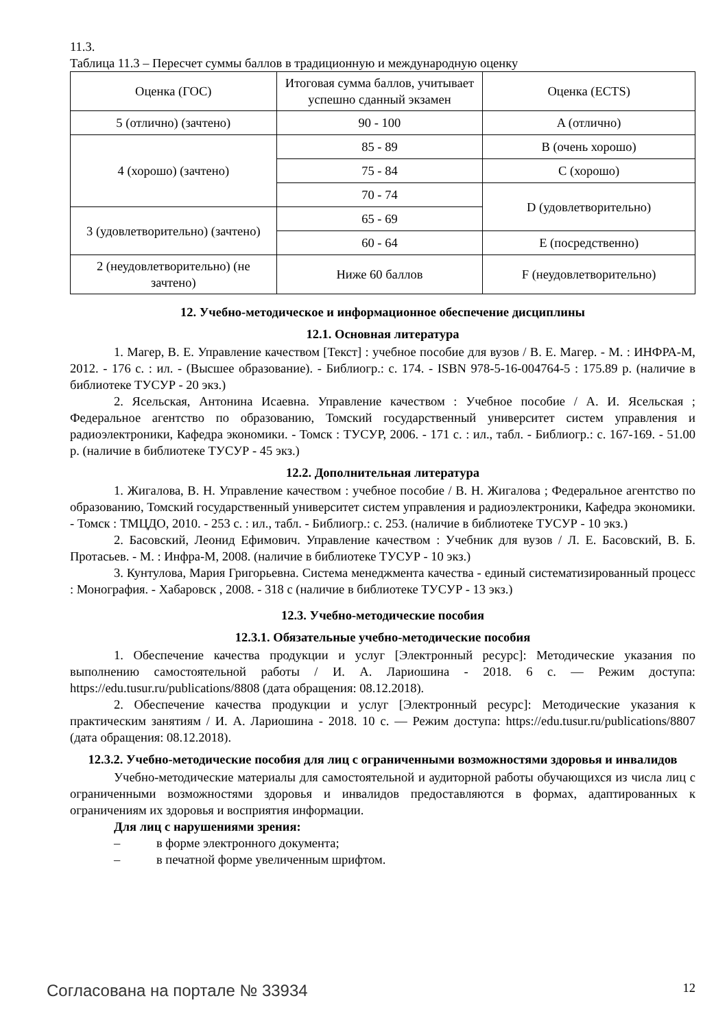11.3.
Таблица 11.3 – Пересчет суммы баллов в традиционную и международную оценку
| Оценка (ГОС) | Итоговая сумма баллов, учитывает успешно сданный экзамен | Оценка (ECTS) |
| 5 (отлично) (зачтено) | 90 - 100 | A (отлично) |
| 4 (хорошо) (зачтено) | 85 - 89 | B (очень хорошо) |
| | 75 - 84 | C (хорошо) |
| | 70 - 74 | D (удовлетворительно) |
| 3 (удовлетворительно) (зачтено) | 65 - 69 | |
| | 60 - 64 | E (посредственно) |
| 2 (неудовлетворительно) (не зачтено) | Ниже 60 баллов | F (неудовлетворительно) |
12. Учебно-методическое и информационное обеспечение дисциплины
12.1. Основная литература
1. Магер, В. Е. Управление качеством [Текст] : учебное пособие для вузов / В. Е. Магер. - М. : ИНФРА-М, 2012. - 176 с. : ил. - (Высшее образование). - Библиогр.: с. 174. - ISBN 978-5-16-004764-5 : 175.89 р. (наличие в библиотеке ТУСУР - 20 экз.)
2. Ясельская, Антонина Исаевна. Управление качеством : Учебное пособие / А. И. Ясельская ; Федеральное агентство по образованию, Томский государственный университет систем управления и радиоэлектроники, Кафедра экономики. - Томск : ТУСУР, 2006. - 171 с. : ил., табл. - Библиогр.: с. 167-169. - 51.00 р. (наличие в библиотеке ТУСУР - 45 экз.)
12.2. Дополнительная литература
1. Жигалова, В. Н. Управление качеством : учебное пособие / В. Н. Жигалова ; Федеральное агентство по образованию, Томский государственный университет систем управления и радиоэлектроники, Кафедра экономики. - Томск : ТМЦДО, 2010. - 253 с. : ил., табл. - Библиогр.: с. 253. (наличие в библиотеке ТУСУР - 10 экз.)
2. Басовский, Леонид Ефимович. Управление качеством : Учебник для вузов / Л. Е. Басовский, В. Б. Протасьев. - М. : Инфра-М, 2008. (наличие в библиотеке ТУСУР - 10 экз.)
3. Кунтулова, Мария Григорьевна. Система менеджмента качества - единый систематизированный процесс : Монография. - Хабаровск , 2008. - 318 с (наличие в библиотеке ТУСУР - 13 экз.)
12.3. Учебно-методические пособия
12.3.1. Обязательные учебно-методические пособия
1. Обеспечение качества продукции и услуг [Электронный ресурс]: Методические указания по выполнению самостоятельной работы / И. А. Лариошина - 2018. 6 с. — Режим доступа: https://edu.tusur.ru/publications/8808 (дата обращения: 08.12.2018).
2. Обеспечение качества продукции и услуг [Электронный ресурс]: Методические указания к практическим занятиям / И. А. Лариошина - 2018. 10 с. — Режим доступа: https://edu.tusur.ru/publications/8807 (дата обращения: 08.12.2018).
12.3.2. Учебно-методические пособия для лиц с ограниченными возможностями здоровья и инвалидов
Учебно-методические материалы для самостоятельной и аудиторной работы обучающихся из числа лиц с ограниченными возможностями здоровья и инвалидов предоставляются в формах, адаптированных к ограничениям их здоровья и восприятия информации.
Для лиц с нарушениями зрения:
– в форме электронного документа;
– в печатной форме увеличенным шрифтом.
Согласована на портале № 33934 12